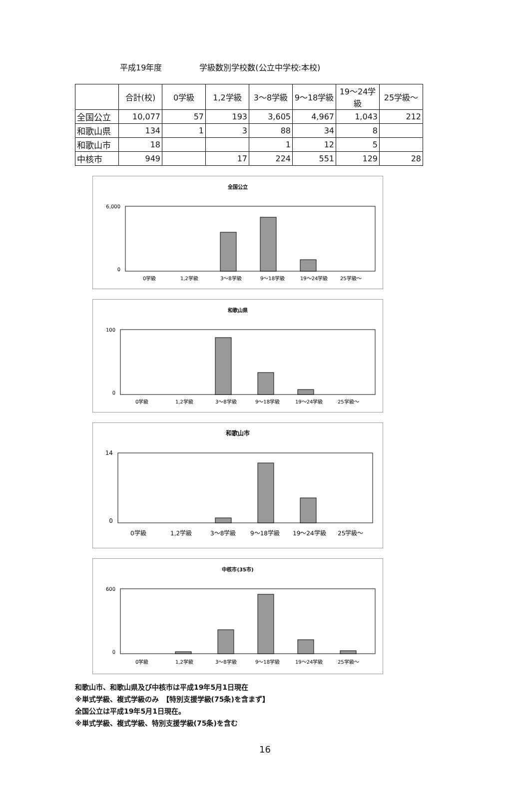平成19年度 学級数別学校数(公立中学校:本校)
| | 合計(校) | 0学級 | 1,2学級 | 3～8学級 | 9～18学級 | 19～24学級 | 25学級～ |
| --- | --- | --- | --- | --- | --- | --- | --- |
| 全国公立 | 10,077 | 57 | 193 | 3,605 | 4,967 | 1,043 | 212 |
| 和歌山県 | 134 | 1 | 3 | 88 | 34 | 8 | |
| 和歌山市 | 18 | | | 1 | 12 | 5 | |
| 中核市 | 949 | | 17 | 224 | 551 | 129 | 28 |
全国公立
6,000
0
0学級
1,2学級
3～8学級
9～18学級
19～24学級
25学級～
和歌山県
100
0
0学級
1,2学級
3～8学級
9～18学級
19～24学級
25学級～
和歌山市
14
0
0学級
1,2学級
3～8学級
9～18学級
19～24学級
25学級～
中核市(35市)
600
0
0学級
1,2学級
3～8学級
9～18学級
19～24学級
25学級～
和歌山市、和歌山県及び中核市は平成19年5月1日現在
※単式学級、複式学級のみ　【特別支援学級(75条)を含まず】
全国公立は平成19年5月1日現在。
※単式学級、複式学級、特別支援学級(75条)を含む
16